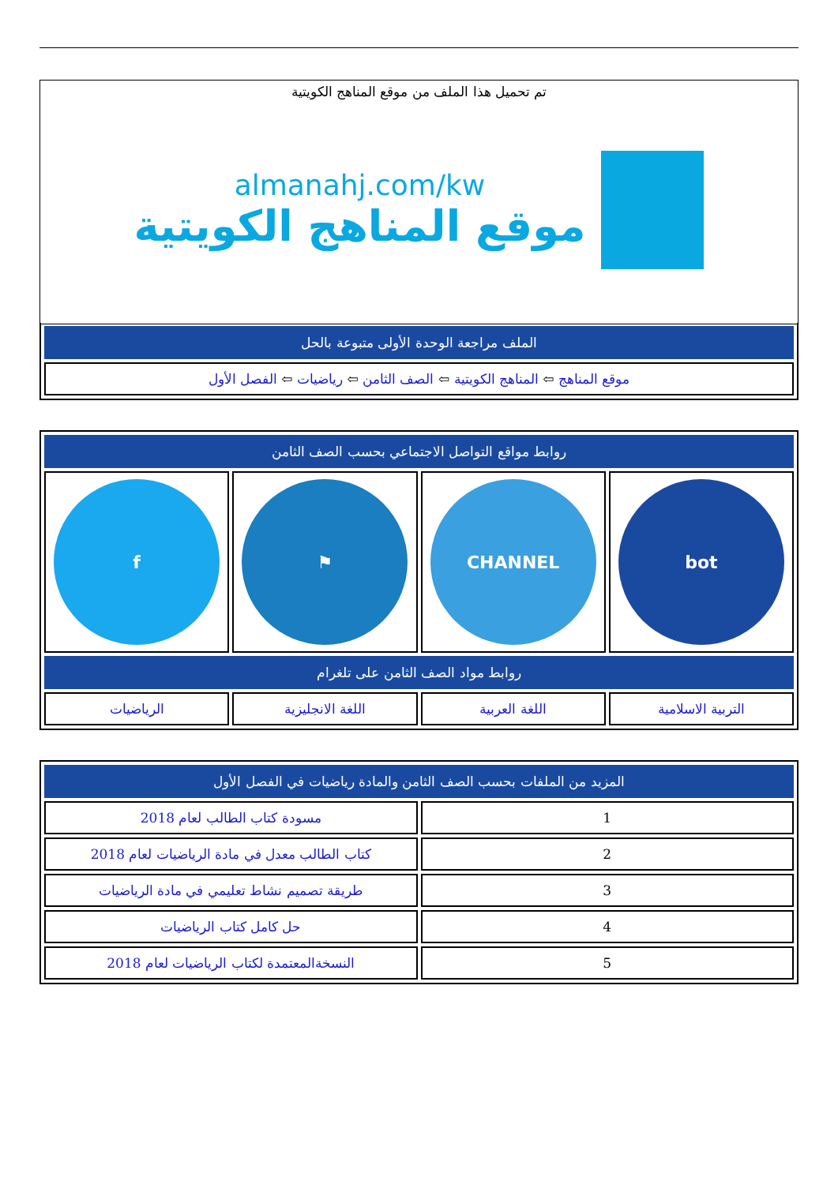تم تحميل هذا الملف من موقع المناهج الكويتية
almanahj.com/kw
موقع المناهج الكويتية
| الملف مراجعة الوحدة الأولى متبوعة بالحل |
| --- |
| موقع المناهج ⇦ المناهج الكويتية ⇦ الصف الثامن ⇦ رياضيات ⇦ الفصل الأول |
| روابط مواقع التواصل الاجتماعي بحسب الصف الثامن | | | |
| --- | --- | --- | --- |
| bot | CHANNEL | ⚑ | f |
| روابط مواد الصف الثامن على تلغرام | | | |
| التربية الاسلامية | اللغة العربية | اللغة الانجليزية | الرياضيات |
| المزيد من الملفات بحسب الصف الثامن والمادة رياضيات في الفصل الأول | |
| --- | --- |
| 1 | مسودة كتاب الطالب لعام 2018 |
| 2 | كتاب الطالب معدل في مادة الرياضيات لعام 2018 |
| 3 | طريقة تصميم نشاط تعليمي في مادة الرياضيات |
| 4 | حل كامل كتاب الرياضيات |
| 5 | النسخةالمعتمدة لكتاب الرياضيات لعام 2018 |